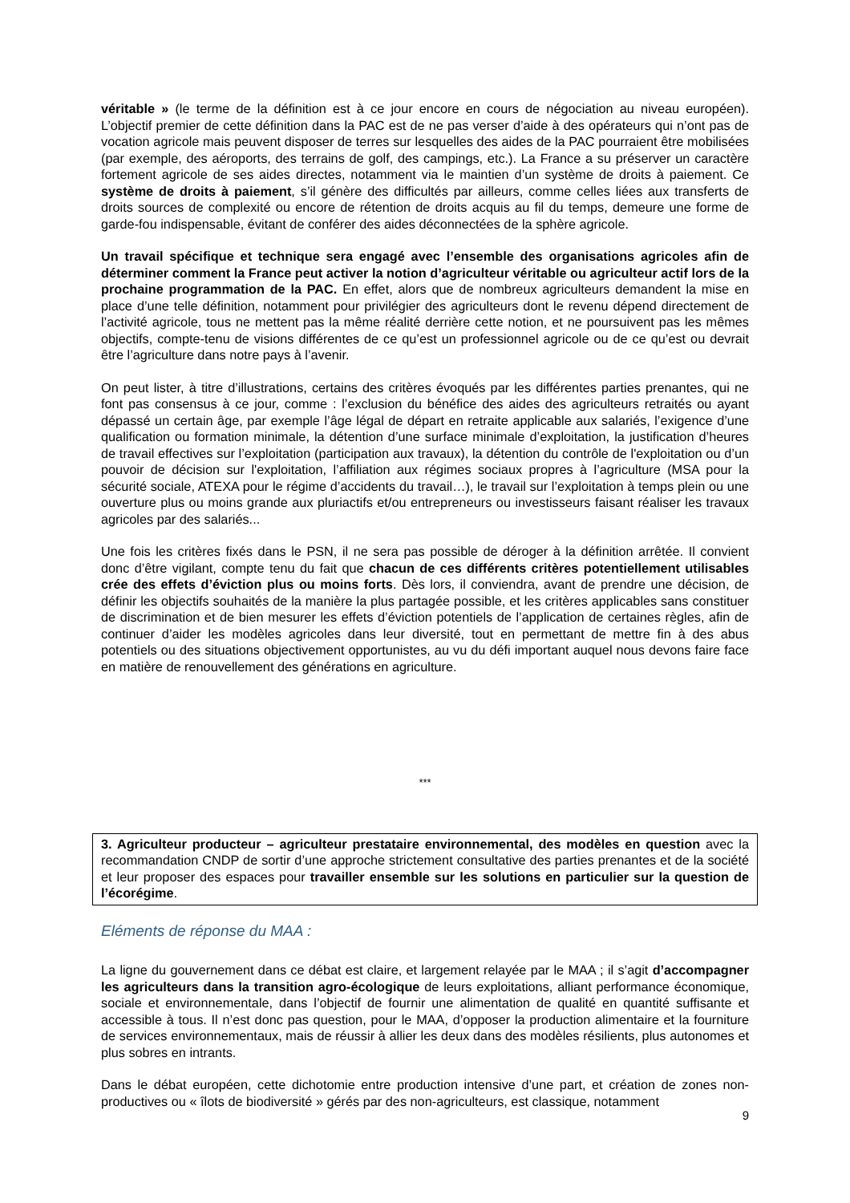véritable » (le terme de la définition est à ce jour encore en cours de négociation au niveau européen). L’objectif premier de cette définition dans la PAC est de ne pas verser d’aide à des opérateurs qui n’ont pas de vocation agricole mais peuvent disposer de terres sur lesquelles des aides de la PAC pourraient être mobilisées (par exemple, des aéroports, des terrains de golf, des campings, etc.). La France a su préserver un caractère fortement agricole de ses aides directes, notamment via le maintien d’un système de droits à paiement. Ce système de droits à paiement, s’il génère des difficultés par ailleurs, comme celles liées aux transferts de droits sources de complexité ou encore de rétention de droits acquis au fil du temps, demeure une forme de garde-fou indispensable, évitant de conférer des aides déconnectées de la sphère agricole.
Un travail spécifique et technique sera engagé avec l’ensemble des organisations agricoles afin de déterminer comment la France peut activer la notion d’agriculteur véritable ou agriculteur actif lors de la prochaine programmation de la PAC. En effet, alors que de nombreux agriculteurs demandent la mise en place d’une telle définition, notamment pour privilégier des agriculteurs dont le revenu dépend directement de l’activité agricole, tous ne mettent pas la même réalité derrière cette notion, et ne poursuivent pas les mêmes objectifs, compte-tenu de visions différentes de ce qu’est un professionnel agricole ou de ce qu’est ou devrait être l’agriculture dans notre pays à l’avenir.
On peut lister, à titre d’illustrations, certains des critères évoqués par les différentes parties prenantes, qui ne font pas consensus à ce jour, comme : l’exclusion du bénéfice des aides des agriculteurs retraités ou ayant dépassé un certain âge, par exemple l’âge légal de départ en retraite applicable aux salariés, l’exigence d’une qualification ou formation minimale, la détention d’une surface minimale d’exploitation, la justification d’heures de travail effectives sur l’exploitation (participation aux travaux), la détention du contrôle de l'exploitation ou d’un pouvoir de décision sur l'exploitation, l’affiliation aux régimes sociaux propres à l’agriculture (MSA pour la sécurité sociale, ATEXA pour le régime d’accidents du travail…), le travail sur l’exploitation à temps plein ou une ouverture plus ou moins grande aux pluriactifs et/ou entrepreneurs ou investisseurs faisant réaliser les travaux agricoles par des salariés...
Une fois les critères fixés dans le PSN, il ne sera pas possible de déroger à la définition arrêtée. Il convient donc d’être vigilant, compte tenu du fait que chacun de ces différents critères potentiellement utilisables crée des effets d’éviction plus ou moins forts. Dès lors, il conviendra, avant de prendre une décision, de définir les objectifs souhaités de la manière la plus partagée possible, et les critères applicables sans constituer de discrimination et de bien mesurer les effets d’éviction potentiels de l’application de certaines règles, afin de continuer d’aider les modèles agricoles dans leur diversité, tout en permettant de mettre fin à des abus potentiels ou des situations objectivement opportunistes, au vu du défi important auquel nous devons faire face en matière de renouvellement des générations en agriculture.
***
3. Agriculteur producteur – agriculteur prestataire environnemental, des modèles en question avec la recommandation CNDP de sortir d’une approche strictement consultative des parties prenantes et de la société et leur proposer des espaces pour travailler ensemble sur les solutions en particulier sur la question de l’écorégime.
Eléments de réponse du MAA :
La ligne du gouvernement dans ce débat est claire, et largement relayée par le MAA ; il s’agit d’accompagner les agriculteurs dans la transition agro-écologique de leurs exploitations, alliant performance économique, sociale et environnementale, dans l’objectif de fournir une alimentation de qualité en quantité suffisante et accessible à tous. Il n’est donc pas question, pour le MAA, d’opposer la production alimentaire et la fourniture de services environnementaux, mais de réussir à allier les deux dans des modèles résilients, plus autonomes et plus sobres en intrants.
Dans le débat européen, cette dichotomie entre production intensive d’une part, et création de zones non-productives ou « îlots de biodiversité » gérés par des non-agriculteurs, est classique, notamment
9